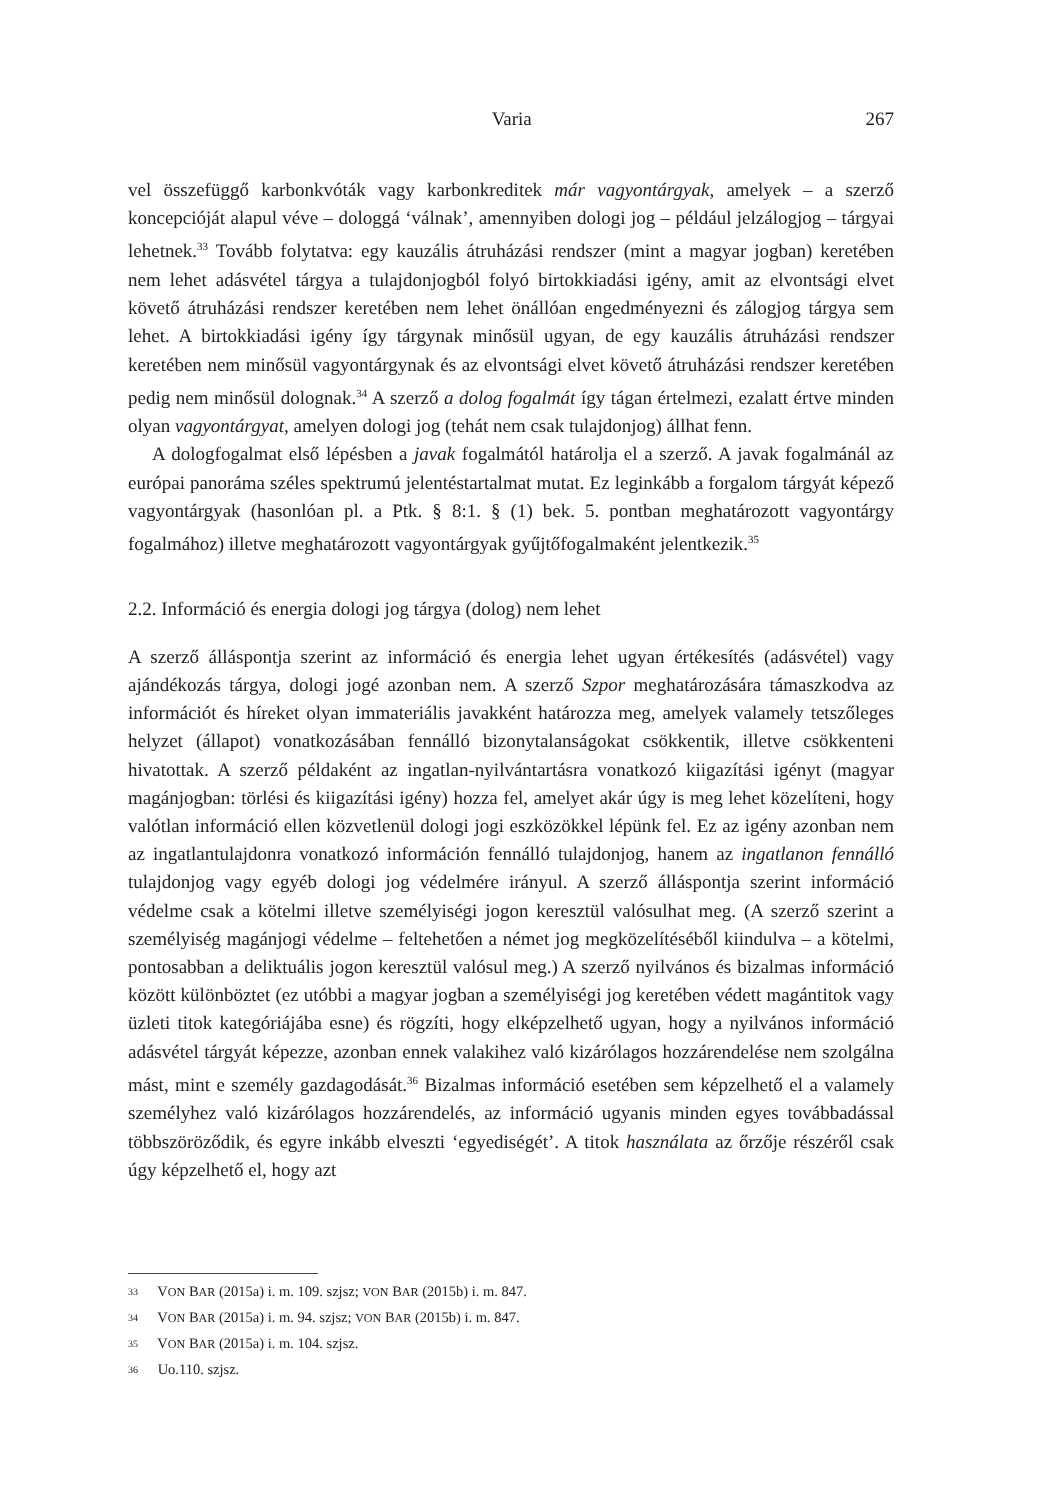Varia 267
vel összefüggő karbonkvóták vagy karbonkreditek már vagyontárgyak, amelyek – a szerző koncepcióját alapul véve – dologgá ‘válnak’, amennyiben dologi jog – például jelzálogjog – tárgyai lehetnek.<sup>33</sup> Tovább folytatva: egy kauzális átruházási rendszer (mint a magyar jogban) keretében nem lehet adásvétel tárgya a tulajdonjogból folyó birtokkiadási igény, amit az elvontsági elvet követő átruházási rendszer keretében nem lehet önállóan engedményezni és zálogjog tárgya sem lehet. A birtokkiadási igény így tárgynak minősül ugyan, de egy kauzális átruházási rendszer keretében nem minősül vagyontárgynak és az elvontsági elvet követő átruházási rendszer keretében pedig nem minősül dolognak.<sup>34</sup> A szerző a dolog fogalmát így tágan értelmezi, ezalatt értve minden olyan vagyontárgyat, amelyen dologi jog (tehát nem csak tulajdonjog) állhat fenn.
A dologfogalmat első lépésben a javak fogalmától határolja el a szerző. A javak fogalmánál az európai panoráma széles spektrumú jelentéstartalmat mutat. Ez leginkább a forgalom tárgyát képező vagyontárgyak (hasonlóan pl. a Ptk. § 8:1. § (1) bek. 5. pontban meghatározott vagyontárgy fogalmához) illetve meghatározott vagyontárgyak gyűjtőfogalmaként jelentkezik.<sup>35</sup>
2.2. Információ és energia dologi jog tárgya (dolog) nem lehet
A szerző álláspontja szerint az információ és energia lehet ugyan értékesítés (adásvétel) vagy ajándékozás tárgya, dologi jogé azonban nem. A szerző Szpor meghatározására támaszkodva az információt és híreket olyan immateriális javakként határozza meg, amelyek valamely tetszőleges helyzet (állapot) vonatkozásában fennálló bizonytalanságokat csökkentik, illetve csökkenteni hivatottak. A szerző példaként az ingatlan-nyilvántartásra vonatkozó kiigazítási igényt (magyar magánjogban: törlési és kiigazítási igény) hozza fel, amelyet akár úgy is meg lehet közelíteni, hogy valótlan információ ellen közvetlenül dologi jogi eszközökkel lépünk fel. Ez az igény azonban nem az ingatlantulajdonra vonatkozó információn fennálló tulajdonjog, hanem az ingatlanon fennálló tulajdonjog vagy egyéb dologi jog védelmére irányul. A szerző álláspontja szerint információ védelme csak a kötelmi illetve személyiségi jogon keresztül valósulhat meg. (A szerző szerint a személyiség magánjogi védelme – feltehetően a német jog megközelítéséből kiindulva – a kötelmi, pontosabban a deliktuális jogon keresztül valósul meg.) A szerző nyilvános és bizalmas információ között különböztet (ez utóbbi a magyar jogban a személyiségi jog keretében védett magántitok vagy üzleti titok kategóriájába esne) és rögzíti, hogy elképzelhető ugyan, hogy a nyilvános információ adásvétel tárgyát képezze, azonban ennek valakihez való kizárólagos hozzárendelése nem szolgálna mást, mint e személy gazdagodását.<sup>36</sup> Bizalmas információ esetében sem képzelhető el a valamely személyhez való kizárólagos hozzárendelés, az információ ugyanis minden egyes továbbadással többszöröződik, és egyre inkább elveszti ‘egyediségét’. A titok használata az őrzője részéről csak úgy képzelhető el, hogy azt
<sup>33</sup> VON BAR (2015a) i. m. 109. szjsz; VON BAR (2015b) i. m. 847.
<sup>34</sup> VON BAR (2015a) i. m. 94. szjsz; VON BAR (2015b) i. m. 847.
<sup>35</sup> VON BAR (2015a) i. m. 104. szjsz.
<sup>36</sup> Uo.110. szjsz.